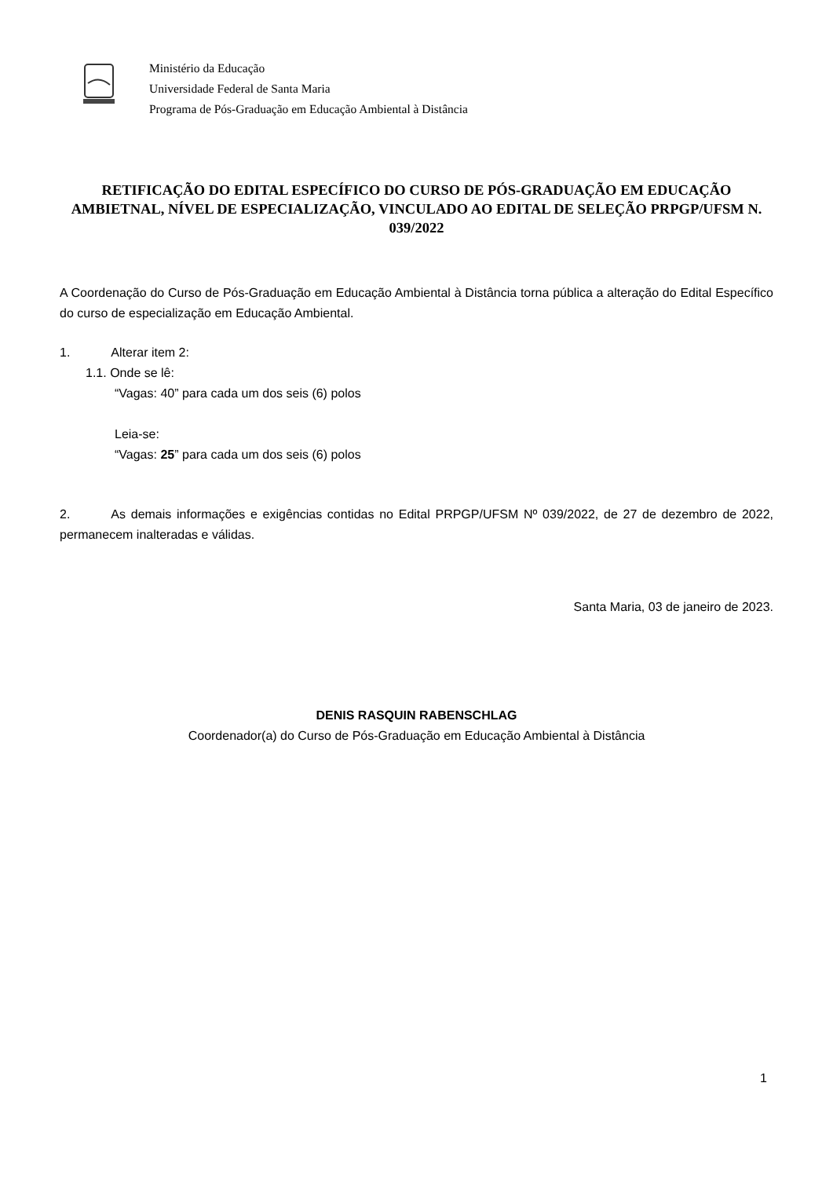Ministério da Educação
Universidade Federal de Santa Maria
Programa de Pós-Graduação em Educação Ambiental à Distância
RETIFICAÇÃO DO EDITAL ESPECÍFICO DO CURSO DE PÓS-GRADUAÇÃO EM EDUCAÇÃO AMBIETNAL, NÍVEL DE ESPECIALIZAÇÃO, VINCULADO AO EDITAL DE SELEÇÃO PRPGP/UFSM N. 039/2022
A Coordenação do Curso de Pós-Graduação em Educação Ambiental à Distância torna pública a alteração do Edital Específico do curso de especialização em Educação Ambiental.
1. Alterar item 2:
1.1. Onde se lê:
“Vagas: 40” para cada um dos seis (6) polos
Leia-se:
“Vagas: 25” para cada um dos seis (6) polos
2. As demais informações e exigências contidas no Edital PRPGP/UFSM Nº 039/2022, de 27 de dezembro de 2022, permanecem inalteradas e válidas.
Santa Maria, 03 de janeiro de 2023.
DENIS RASQUIN RABENSCHLAG
Coordenador(a) do Curso de Pós-Graduação em Educação Ambiental à Distância
1